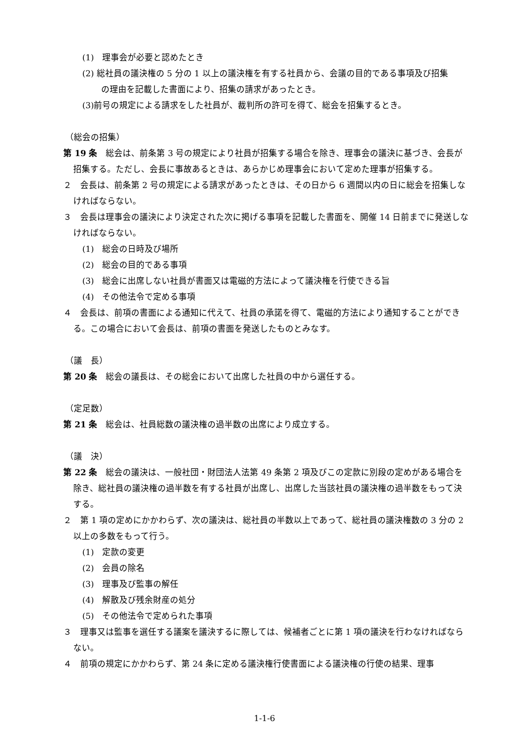(1)　理事会が必要と認めたとき
(2) 総社員の議決権の 5 分の 1 以上の議決権を有する社員から、会議の目的である事項及び招集
の理由を記載した書面により、招集の請求があったとき。
(3)前号の規定による請求をした社員が、裁判所の許可を得て、総会を招集するとき。
（総会の招集）
第 19 条　総会は、前条第 3 号の規定により社員が招集する場合を除き、理事会の議決に基づき、会長が招集する。ただし、会長に事故あるときは、あらかじめ理事会において定めた理事が招集する。
２　会長は、前条第 2 号の規定による請求があったときは、その日から 6 週間以内の日に総会を招集しなければならない。
３　会長は理事会の議決により決定された次に掲げる事項を記載した書面を、開催 14 日前までに発送しなければならない。
(1)　総会の日時及び場所
(2)　総会の目的である事項
(3)　総会に出席しない社員が書面又は電磁的方法によって議決権を行使できる旨
(4)　その他法令で定める事項
４　会長は、前項の書面による通知に代えて、社員の承諾を得て、電磁的方法により通知することができる。この場合において会長は、前項の書面を発送したものとみなす。
（議　長）
第 20 条　総会の議長は、その総会において出席した社員の中から選任する。
（定足数）
第 21 条　総会は、社員総数の議決権の過半数の出席により成立する。
（議　決）
第 22 条　総会の議決は、一般社団・財団法人法第 49 条第 2 項及びこの定款に別段の定めがある場合を除き、総社員の議決権の過半数を有する社員が出席し、出席した当該社員の議決権の過半数をもって決する。
２　第 1 項の定めにかかわらず、次の議決は、総社員の半数以上であって、総社員の議決権数の 3 分の 2 以上の多数をもって行う。
(1)　定款の変更
(2)　会員の除名
(3)　理事及び監事の解任
(4)　解散及び残余財産の処分
(5)　その他法令で定められた事項
３　理事又は監事を選任する議案を議決するに際しては、候補者ごとに第 1 項の議決を行わなければならない。
４　前項の規定にかかわらず、第 24 条に定める議決権行使書面による議決権の行使の結果、理事
1-1-6